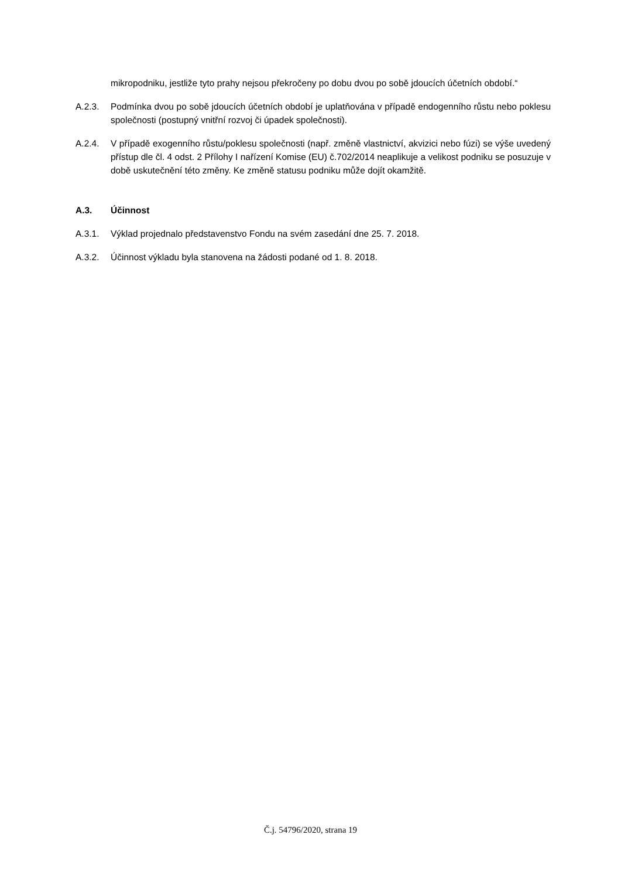mikropodniku, jestliže tyto prahy nejsou překročeny po dobu dvou po sobě jdoucích účetních období.“
A.2.3. Podmínka dvou po sobě jdoucích účetních období je uplatňována v případě endogenního růstu nebo poklesu společnosti (postupný vnitřní rozvoj či úpadek společnosti).
A.2.4. V případě exogenního růstu/poklesu společnosti (např. změně vlastnictví, akvizici nebo fúzi) se výše uvedený přístup dle čl. 4 odst. 2 Přílohy I nařízení Komise (EU) č.702/2014 neaplikuje a velikost podniku se posuzuje v době uskutečnění této změny. Ke změně statusu podniku může dojít okamžitě.
A.3. Účinnost
A.3.1. Výklad projednalo představenstvo Fondu na svém zasedání dne 25. 7. 2018.
A.3.2. Účinnost výkladu byla stanovena na žádosti podané od 1. 8. 2018.
Č.j. 54796/2020, strana 19